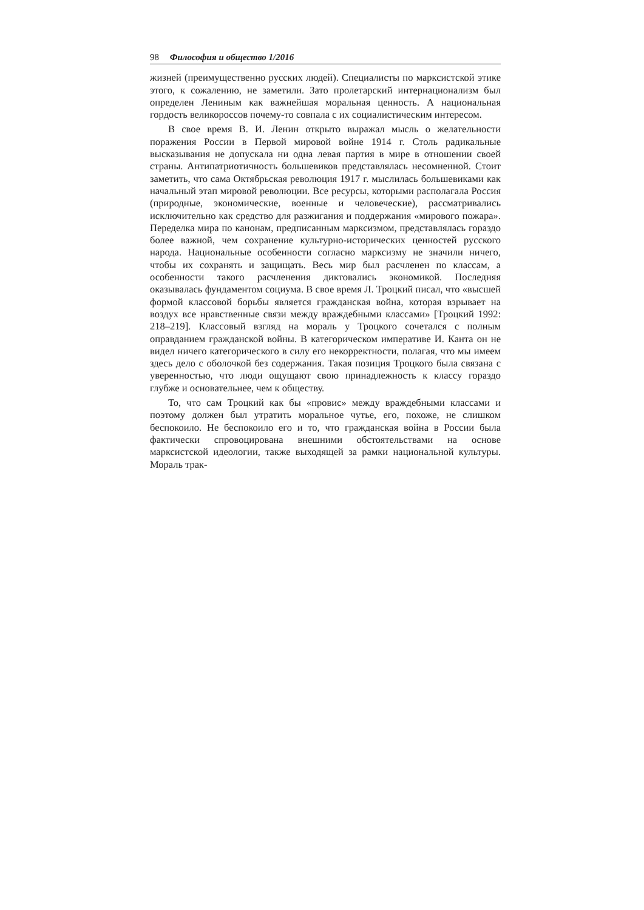98 Философия и общество 1/2016
жизней (преимущественно русских людей). Специалисты по марксистской этике этого, к сожалению, не заметили. Зато пролетарский интернационализм был определен Лениным как важнейшая моральная ценность. А национальная гордость великороссов почему-то совпала с их социалистическим интересом.
В свое время В. И. Ленин открыто выражал мысль о желательности поражения России в Первой мировой войне 1914 г. Столь радикальные высказывания не допускала ни одна левая партия в мире в отношении своей страны. Антипатриотичность большевиков представлялась несомненной. Стоит заметить, что сама Октябрьская революция 1917 г. мыслилась большевиками как начальный этап мировой революции. Все ресурсы, которыми располагала Россия (природные, экономические, военные и человеческие), рассматривались исключительно как средство для разжигания и поддержания «мирового пожара». Переделка мира по канонам, предписанным марксизмом, представлялась гораздо более важной, чем сохранение культурно-исторических ценностей русского народа. Национальные особенности согласно марксизму не значили ничего, чтобы их сохранять и защищать. Весь мир был расчленен по классам, а особенности такого расчленения диктовались экономикой. Последняя оказывалась фундаментом социума. В свое время Л. Троцкий писал, что «высшей формой классовой борьбы является гражданская война, которая взрывает на воздух все нравственные связи между враждебными классами» [Троцкий 1992: 218–219]. Классовый взгляд на мораль у Троцкого сочетался с полным оправданием гражданской войны. В категорическом императиве И. Канта он не видел ничего категорического в силу его некорректности, полагая, что мы имеем здесь дело с оболочкой без содержания. Такая позиция Троцкого была связана с уверенностью, что люди ощущают свою принадлежность к классу гораздо глубже и основательнее, чем к обществу.
То, что сам Троцкий как бы «провис» между враждебными классами и поэтому должен был утратить моральное чутье, его, похоже, не слишком беспокоило. Не беспокоило его и то, что гражданская война в России была фактически спровоцирована внешними обстоятельствами на основе марксистской идеологии, также выходящей за рамки национальной культуры. Мораль трак-